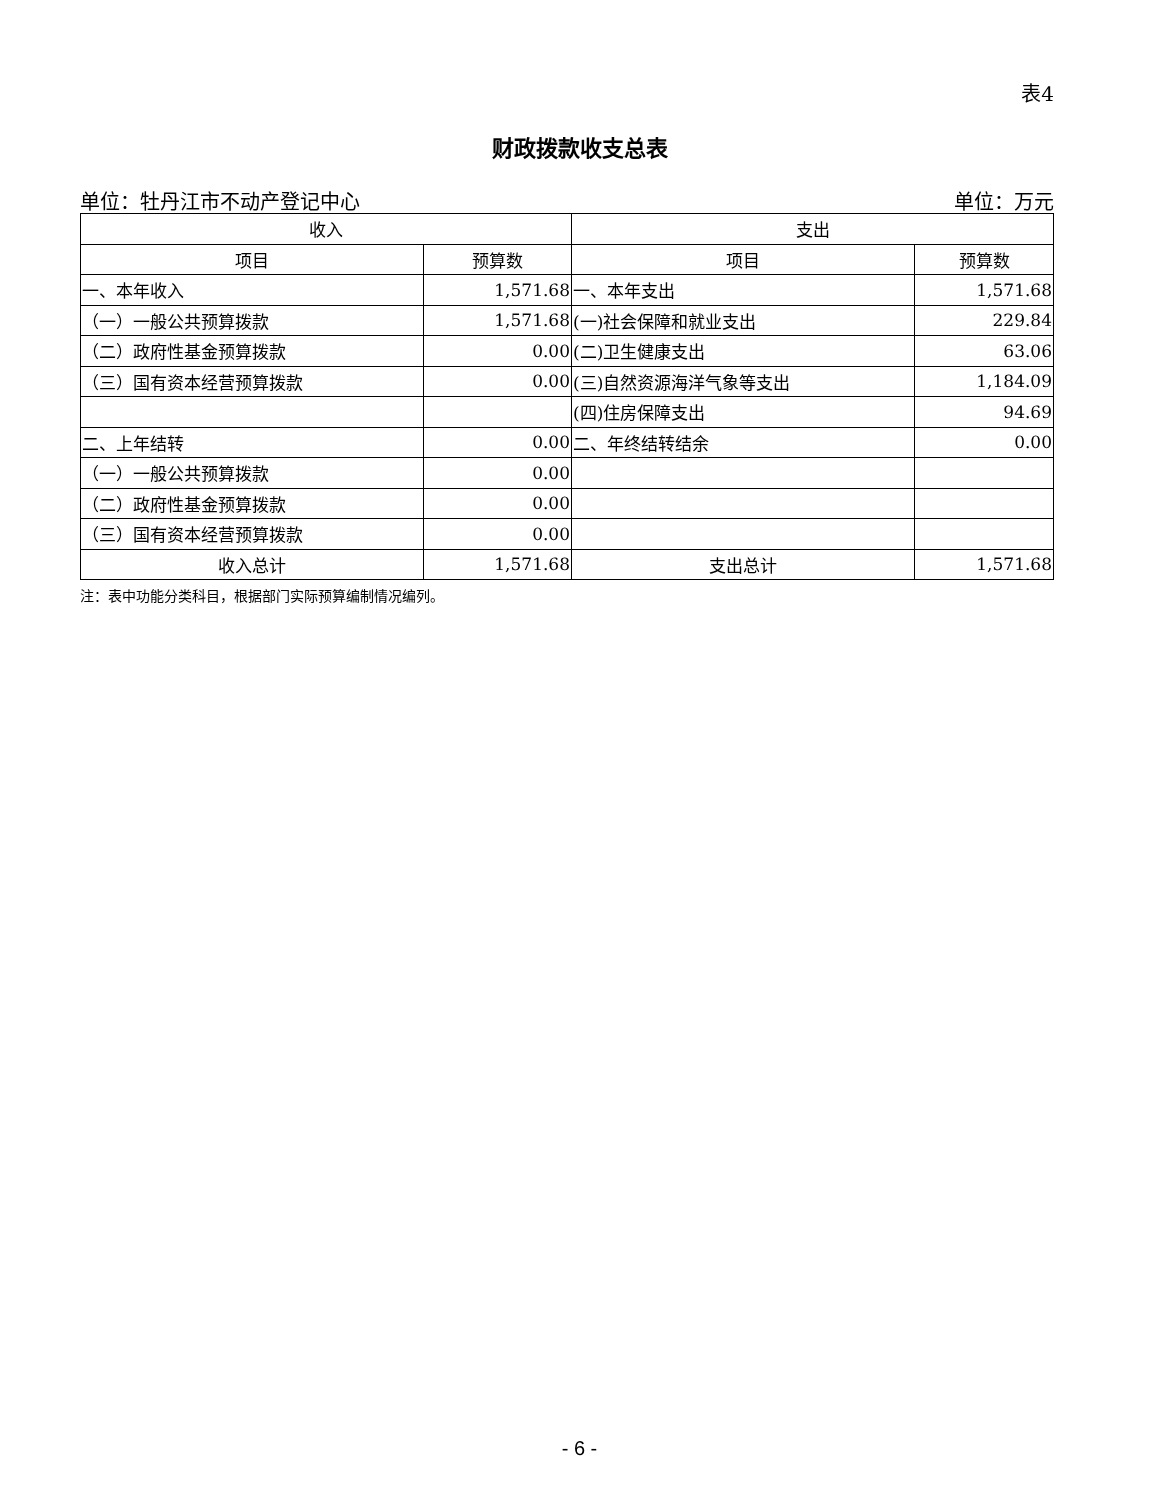表4
财政拨款收支总表
单位：牡丹江市不动产登记中心 单位：万元
| 收入 | | 支出 | |
| --- | --- | --- | --- |
| 项目 | 预算数 | 项目 | 预算数 |
| 一、本年收入 | 1,571.68 | 一、本年支出 | 1,571.68 |
| （一）一般公共预算拨款 | 1,571.68 | (一)社会保障和就业支出 | 229.84 |
| （二）政府性基金预算拨款 | 0.00 | (二)卫生健康支出 | 63.06 |
| （三）国有资本经营预算拨款 | 0.00 | (三)自然资源海洋气象等支出 | 1,184.09 |
| | | (四)住房保障支出 | 94.69 |
| 二、上年结转 | 0.00 | 二、年终结转结余 | 0.00 |
| （一）一般公共预算拨款 | 0.00 | | |
| （二）政府性基金预算拨款 | 0.00 | | |
| （三）国有资本经营预算拨款 | 0.00 | | |
| 收入总计 | 1,571.68 | 支出总计 | 1,571.68 |
注：表中功能分类科目，根据部门实际预算编制情况编列。
- 6 -